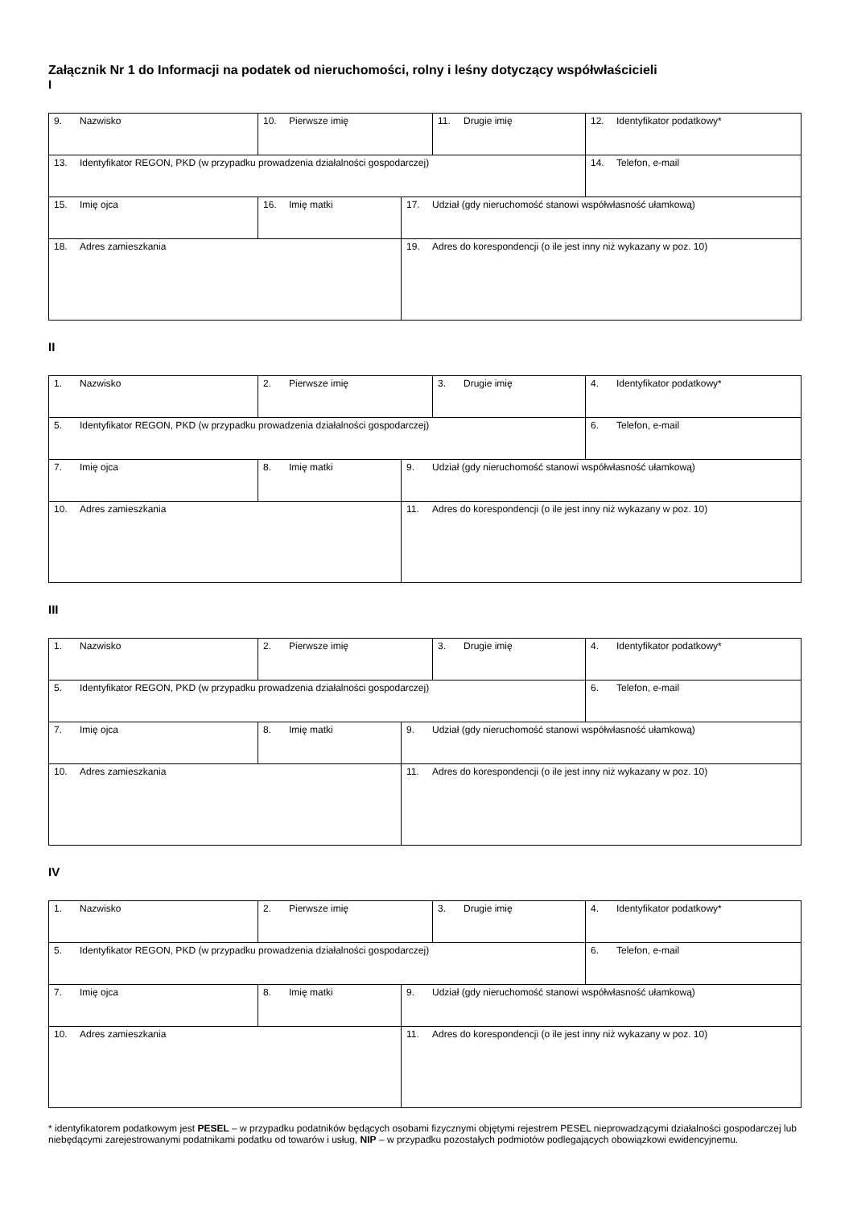Załącznik Nr 1 do Informacji na podatek od nieruchomości, rolny i leśny dotyczący współwłaścicieli
I
| 9. Nazwisko | 10. Pierwsze imię | | 11. Drugie imię | 12. Identyfikator podatkowy* |
| 13. Identyfikator REGON, PKD (w przypadku prowadzenia działalności gospodarczej) | | | | 14. Telefon, e-mail |
| 15. Imię ojca | 16. Imię matki | 17. Udział (gdy nieruchomość stanowi współwłasność ułamkową) | | |
| 18. Adres zamieszkania | | 19. Adres do korespondencji (o ile jest inny niż wykazany w poz. 10) | | |
II
| 1. Nazwisko | 2. Pierwsze imię | | 3. Drugie imię | 4. Identyfikator podatkowy* |
| 5. Identyfikator REGON, PKD (w przypadku prowadzenia działalności gospodarczej) | | | | 6. Telefon, e-mail |
| 7. Imię ojca | 8. Imię matki | 9. Udział (gdy nieruchomość stanowi współwłasność ułamkową) | | |
| 10. Adres zamieszkania | | 11. Adres do korespondencji (o ile jest inny niż wykazany w poz. 10) | | |
III
| 1. Nazwisko | 2. Pierwsze imię | | 3. Drugie imię | 4. Identyfikator podatkowy* |
| 5. Identyfikator REGON, PKD (w przypadku prowadzenia działalności gospodarczej) | | | | 6. Telefon, e-mail |
| 7. Imię ojca | 8. Imię matki | 9. Udział (gdy nieruchomość stanowi współwłasność ułamkową) | | |
| 10. Adres zamieszkania | | 11. Adres do korespondencji (o ile jest inny niż wykazany w poz. 10) | | |
IV
| 1. Nazwisko | 2. Pierwsze imię | | 3. Drugie imię | 4. Identyfikator podatkowy* |
| 5. Identyfikator REGON, PKD (w przypadku prowadzenia działalności gospodarczej) | | | | 6. Telefon, e-mail |
| 7. Imię ojca | 8. Imię matki | 9. Udział (gdy nieruchomość stanowi współwłasność ułamkową) | | |
| 10. Adres zamieszkania | | 11. Adres do korespondencji (o ile jest inny niż wykazany w poz. 10) | | |
* identyfikatorem podatkowym jest PESEL – w przypadku podatników będących osobami fizycznymi objętymi rejestrem PESEL nieprowadzącymi działalności gospodarczej lub niebędącymi zarejestrowanymi podatnikami podatku od towarów i usług, NIP – w przypadku pozostałych podmiotów podlegających obowiązkowi ewidencyjnemu.